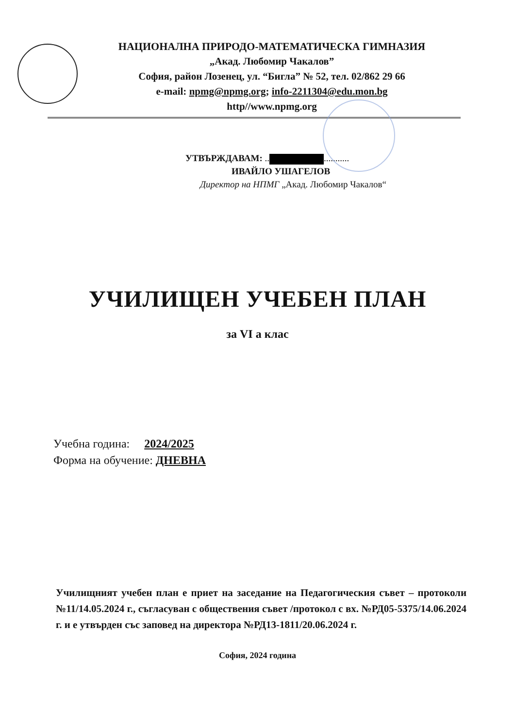НАЦИОНАЛНА ПРИРОДО-МАТЕМАТИЧЕСКА ГИМНАЗИЯ
„Акад. Любомир Чакалов”
София, район Лозенец, ул. “Бигла” № 52, тел. 02/862 29 66
e-mail: npmg@npmg.org; info-2211304@edu.mon.bg
http//www.npmg.org
УТВЪРЖДАВАМ: .. ...........
ИВАЙЛО УШАГЕЛОВ
Директор на НПМГ „Акад. Любомир Чакалов“
УЧИЛИЩЕН УЧЕБЕН ПЛАН
за VI а клас
Учебна година: 2024/2025
Форма на обучение: ДНЕВНА
Училищният учебен план е приет на заседание на Педагогическия съвет – протоколи №11/14.05.2024 г., съгласуван с обществения съвет /протокол с вх. №РД05-5375/14.06.2024 г. и е утвърден със заповед на директора №РД13-1811/20.06.2024 г.
София, 2024 година